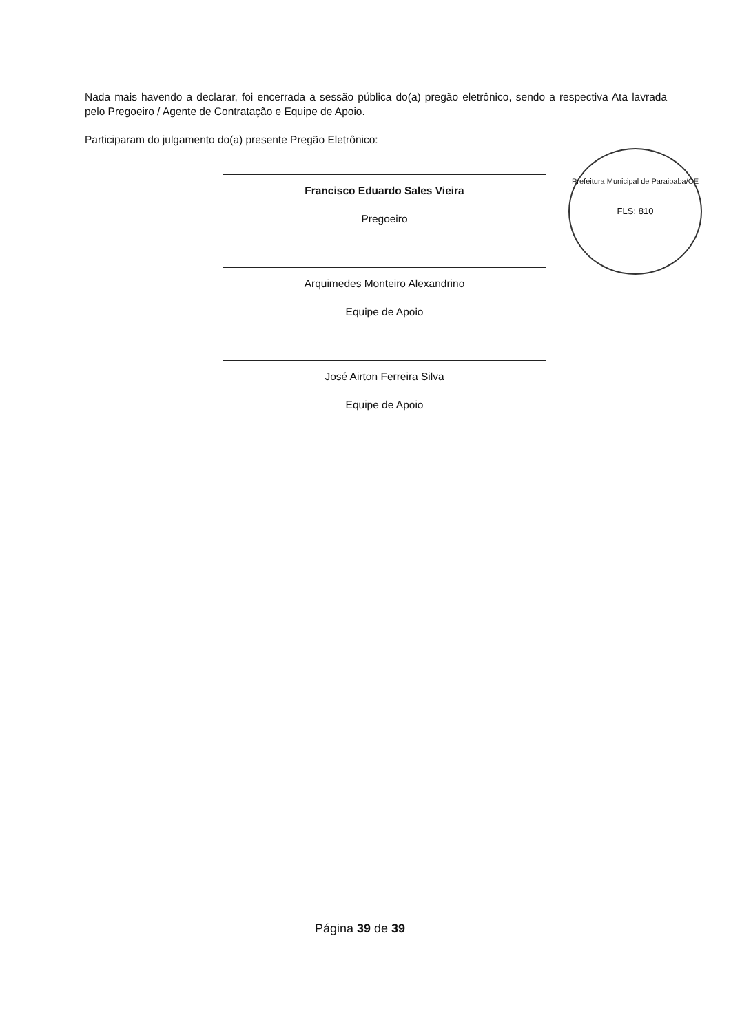Nada mais havendo a declarar, foi encerrada a sessão pública do(a) pregão eletrônico, sendo a respectiva Ata lavrada pelo Pregoeiro / Agente de Contratação e Equipe de Apoio.
Participaram do julgamento do(a) presente Pregão Eletrônico:
Francisco Eduardo Sales Vieira
Pregoeiro
Arquimedes Monteiro Alexandrino
Equipe de Apoio
José Airton Ferreira Silva
Equipe de Apoio
Prefeitura Municipal de Paraipaba/CE
FLS: 810
Página 39 de 39